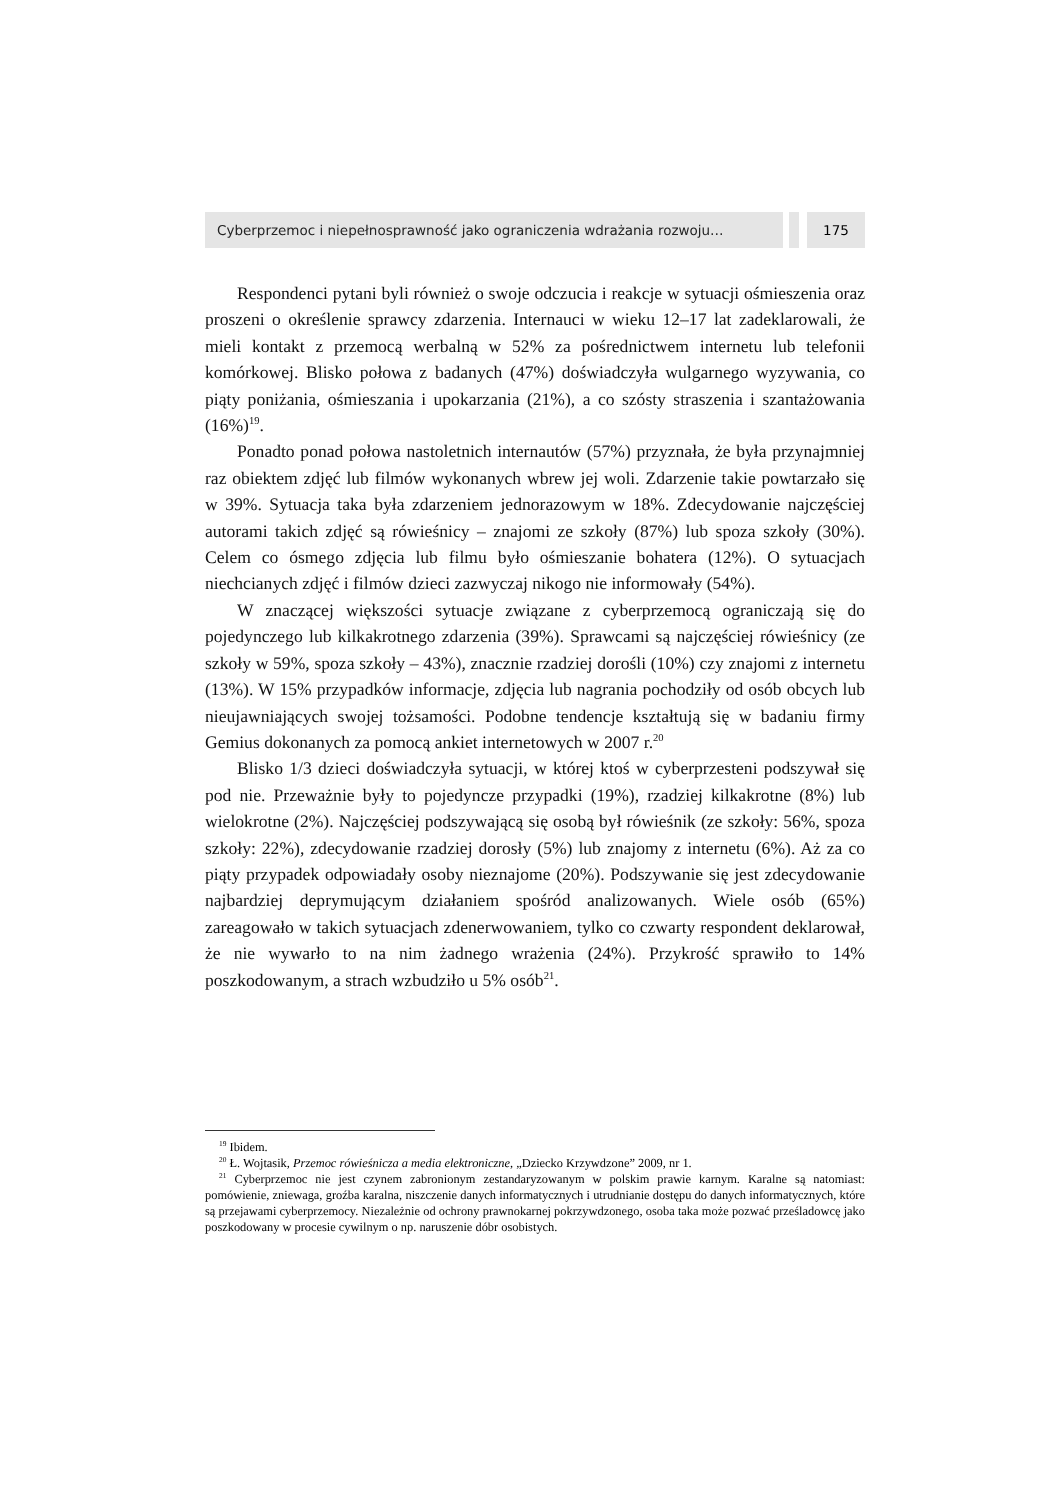Cyberprzemoc i niepełnosprawność jako ograniczenia wdrażania rozwoju…
175
Respondenci pytani byli również o swoje odczucia i reakcje w sytuacji ośmieszenia oraz proszeni o określenie sprawcy zdarzenia. Internauci w wieku 12–17 lat zadeklarowali, że mieli kontakt z przemocą werbalną w 52% za pośrednictwem internetu lub telefonii komórkowej. Blisko połowa z badanych (47%) doświadczyła wulgarnego wyzywania, co piąty poniżania, ośmieszania i upokarzania (21%), a co szósty straszenia i szantażowania (16%)<sup>19</sup>.
Ponadto ponad połowa nastoletnich internautów (57%) przyznała, że była przynajmniej raz obiektem zdjęć lub filmów wykonanych wbrew jej woli. Zdarzenie takie powtarzało się w 39%. Sytuacja taka była zdarzeniem jednorazowym w 18%. Zdecydowanie najczęściej autorami takich zdjęć są rówieśnicy – znajomi ze szkoły (87%) lub spoza szkoły (30%). Celem co ósmego zdjęcia lub filmu było ośmieszanie bohatera (12%). O sytuacjach niechcianych zdjęć i filmów dzieci zazwyczaj nikogo nie informowały (54%).
W znaczącej większości sytuacje związane z cyberprzemocą ograniczają się do pojedynczego lub kilkakrotnego zdarzenia (39%). Sprawcami są najczęściej rówieśnicy (ze szkoły w 59%, spoza szkoły – 43%), znacznie rzadziej dorośli (10%) czy znajomi z internetu (13%). W 15% przypadków informacje, zdjęcia lub nagrania pochodziły od osób obcych lub nieujawniających swojej tożsamości. Podobne tendencje kształtują się w badaniu firmy Gemius dokonanych za pomocą ankiet internetowych w 2007 r.<sup>20</sup>
Blisko 1/3 dzieci doświadczyła sytuacji, w której ktoś w cyberprzesteni podszywał się pod nie. Przeważnie były to pojedyncze przypadki (19%), rzadziej kilkakrotne (8%) lub wielokrotne (2%). Najczęściej podszywającą się osobą był rówieśnik (ze szkoły: 56%, spoza szkoły: 22%), zdecydowanie rzadziej dorosły (5%) lub znajomy z internetu (6%). Aż za co piąty przypadek odpowiadały osoby nieznajome (20%). Podszywanie się jest zdecydowanie najbardziej deprymującym działaniem spośród analizowanych. Wiele osób (65%) zareagowało w takich sytuacjach zdenerwowaniem, tylko co czwarty respondent deklarował, że nie wywarło to na nim żadnego wrażenia (24%). Przykrość sprawiło to 14% poszkodowanym, a strach wzbudziło u 5% osób<sup>21</sup>.
<sup>19</sup> Ibidem.
<sup>20</sup> Ł. Wojtasik, Przemoc rówieśnicza a media elektroniczne, „Dziecko Krzywdzone” 2009, nr 1.
<sup>21</sup> Cyberprzemoc nie jest czynem zabronionym zestandaryzowanym w polskim prawie karnym. Karalne są natomiast: pomówienie, zniewaga, groźba karalna, niszczenie danych informatycznych i utrudnianie dostępu do danych informatycznych, które są przejawami cyberprzemocy. Niezależnie od ochrony prawnokarnej pokrzywdzonego, osoba taka może pozwać prześladowcę jako poszkodowany w procesie cywilnym o np. naruszenie dóbr osobistych.